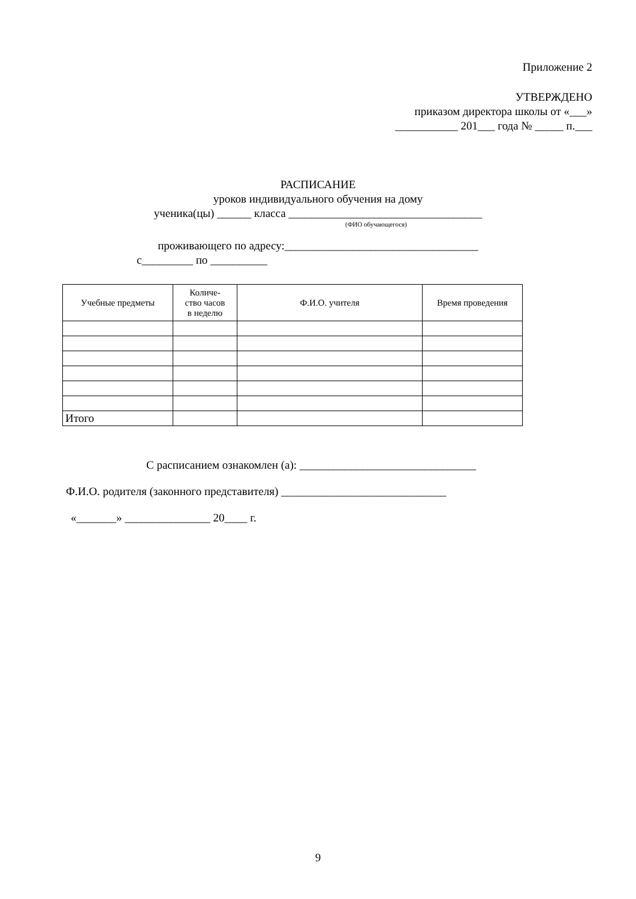Приложение 2
УТВЕРЖДЕНО
приказом директора школы от «___»
___________ 201___ года № _____ п.___
РАСПИСАНИЕ
уроков индивидуального обучения на дому
ученика(цы) ______ класса __________________________________
(ФИО обучающегося)
проживающего по адресу:__________________________________
с_________ по __________
| Учебные предметы | Количе- ство часов в неделю | Ф.И.О. учителя | Время проведения |
| --- | --- | --- | --- |
| Итого | | | |
С расписанием ознакомлен (а): _______________________________
Ф.И.О. родителя (законного представителя) _____________________________
«_______» _______________ 20____ г.
9